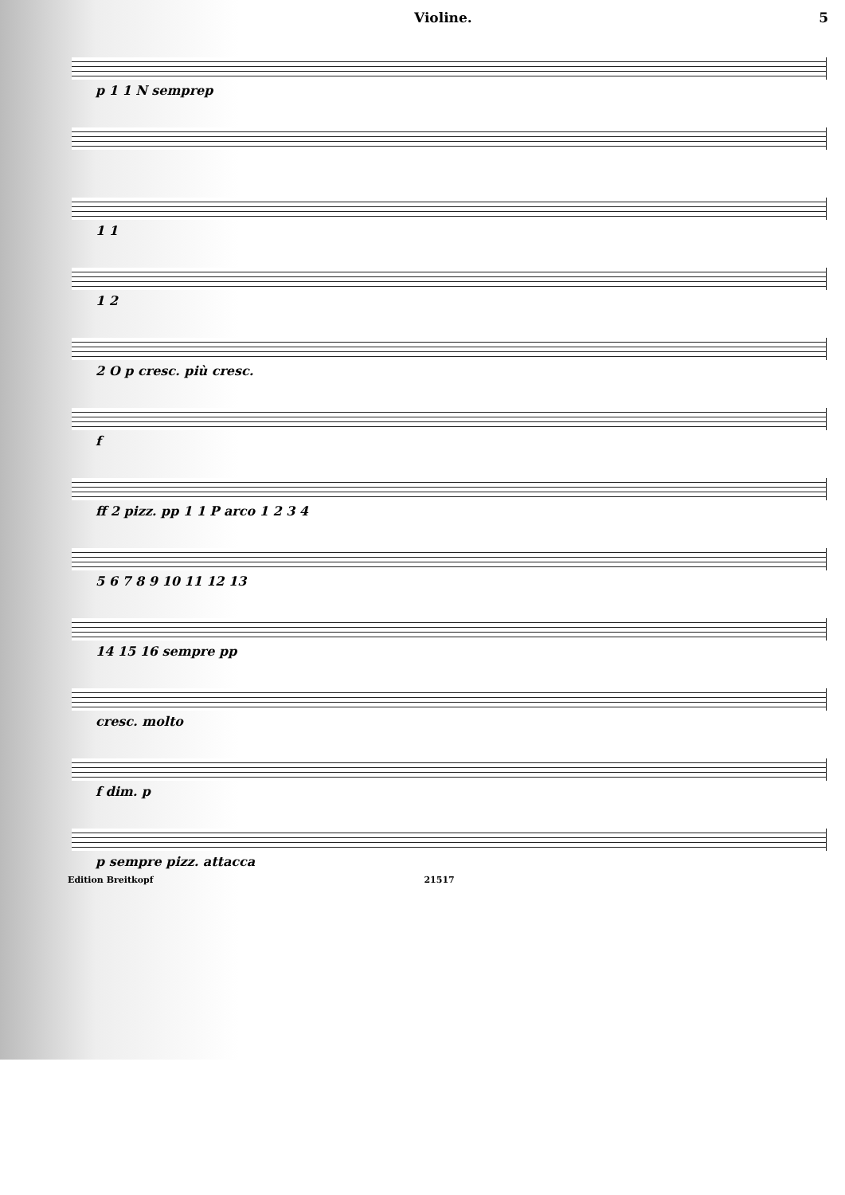Violine. 5
p 1 1 N semprep
1 1
1 2
2 O p cresc. più cresc.
f
ff 2 pizz. pp 1 1 P arco 1 2 3 4
5 6 7 8 9 10 11 12 13
14 15 16 sempre pp
cresc. molto
f dim. p
p sempre pizz. attacca
Edition Breitkopf 21517